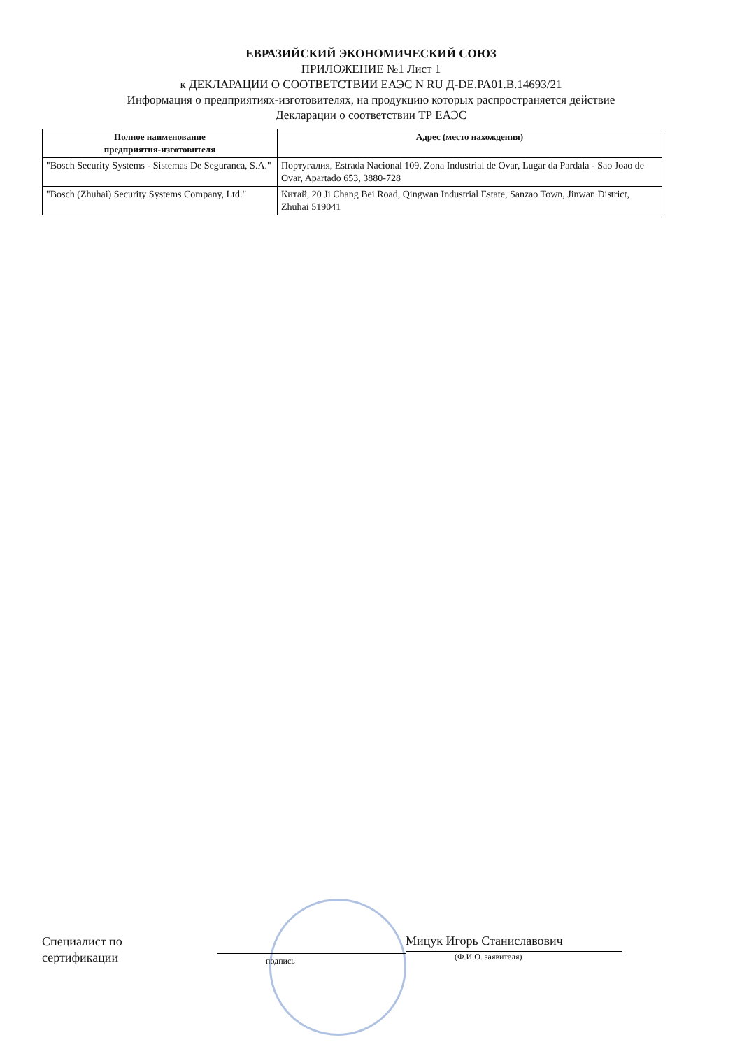ЕВРАЗИЙСКИЙ ЭКОНОМИЧЕСКИЙ СОЮЗ
ПРИЛОЖЕНИЕ №1 Лист 1
к ДЕКЛАРАЦИИ О СООТВЕТСТВИИ ЕАЭС N RU Д-DE.PA01.B.14693/21
Информация о предприятиях-изготовителях, на продукцию которых распространяется действие
Декларации о соответствии ТР ЕАЭС
| Полное наименование предприятия-изготовителя | Адрес (место нахождения) |
| --- | --- |
| "Bosch Security Systems - Sistemas De Seguranca, S.A." | Португалия, Estrada Nacional 109, Zona Industrial de Ovar, Lugar da Pardala - Sao Joao de Ovar, Apartado 653, 3880-728 |
| "Bosch (Zhuhai) Security Systems Company, Ltd." | Китай, 20 Ji Chang Bei Road, Qingwan Industrial Estate, Sanzao Town, Jinwan District, Zhuhai 519041 |
Специалист по
сертификации
подпись
Мицук Игорь Станиславович
(Ф.И.О. заявителя)